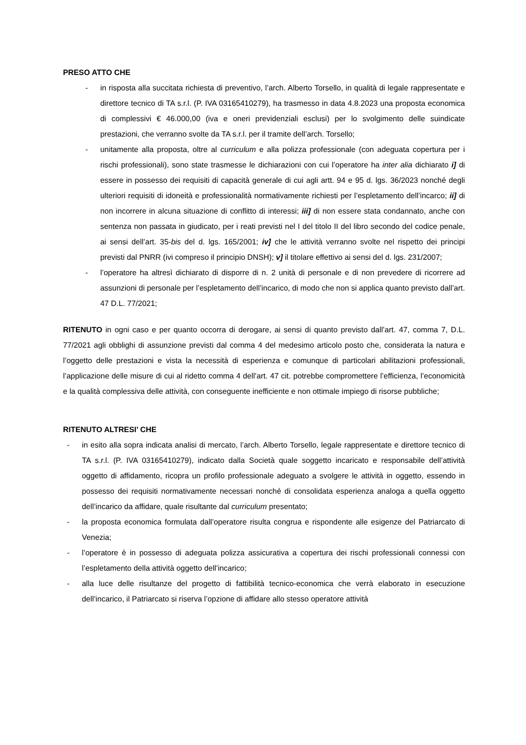PRESO ATTO CHE
- in risposta alla succitata richiesta di preventivo, l’arch. Alberto Torsello, in qualità di legale rappresentate e direttore tecnico di TA s.r.l. (P. IVA 03165410279), ha trasmesso in data 4.8.2023 una proposta economica di complessivi € 46.000,00 (iva e oneri previdenziali esclusi) per lo svolgimento delle suindicate prestazioni, che verranno svolte da TA s.r.l. per il tramite dell’arch. Torsello;
- unitamente alla proposta, oltre al curriculum e alla polizza professionale (con adeguata copertura per i rischi professionali), sono state trasmesse le dichiarazioni con cui l’operatore ha inter alia dichiarato i] di essere in possesso dei requisiti di capacità generale di cui agli artt. 94 e 95 d. lgs. 36/2023 nonché degli ulteriori requisiti di idoneità e professionalità normativamente richiesti per l’espletamento dell’incarco; ii] di non incorrere in alcuna situazione di conflitto di interessi; iii] di non essere stata condannato, anche con sentenza non passata in giudicato, per i reati previsti nel I del titolo II del libro secondo del codice penale, ai sensi dell’art. 35-bis del d. lgs. 165/2001; iv] che le attività verranno svolte nel rispetto dei principi previsti dal PNRR (ivi compreso il principio DNSH); v] il titolare effettivo ai sensi del d. lgs. 231/2007;
- l’operatore ha altresì dichiarato di disporre di n. 2 unità di personale e di non prevedere di ricorrere ad assunzioni di personale per l’espletamento dell’incarico, di modo che non si applica quanto previsto dall’art. 47 D.L. 77/2021;
RITENUTO in ogni caso e per quanto occorra di derogare, ai sensi di quanto previsto dall’art. 47, comma 7, D.L. 77/2021 agli obblighi di assunzione previsti dal comma 4 del medesimo articolo posto che, considerata la natura e l’oggetto delle prestazioni e vista la necessità di esperienza e comunque di particolari abilitazioni professionali, l’applicazione delle misure di cui al ridetto comma 4 dell’art. 47 cit. potrebbe compromettere l’efficienza, l’economicità e la qualità complessiva delle attività, con conseguente inefficiente e non ottimale impiego di risorse pubbliche;
RITENUTO ALTRESI’ CHE
- in esito alla sopra indicata analisi di mercato, l’arch. Alberto Torsello, legale rappresentate e direttore tecnico di TA s.r.l. (P. IVA 03165410279), indicato dalla Società quale soggetto incaricato e responsabile dell’attività oggetto di affidamento, ricopra un profilo professionale adeguato a svolgere le attività in oggetto, essendo in possesso dei requisiti normativamente necessari nonché di consolidata esperienza analoga a quella oggetto dell’incarico da affidare, quale risultante dal curriculum presentato;
- la proposta economica formulata dall’operatore risulta congrua e rispondente alle esigenze del Patriarcato di Venezia;
- l’operatore è in possesso di adeguata polizza assicurativa a copertura dei rischi professionali connessi con l’espletamento della attività oggetto dell’incarico;
- alla luce delle risultanze del progetto di fattibilità tecnico-economica che verrà elaborato in esecuzione dell’incarico, il Patriarcato si riserva l’opzione di affidare allo stesso operatore attività